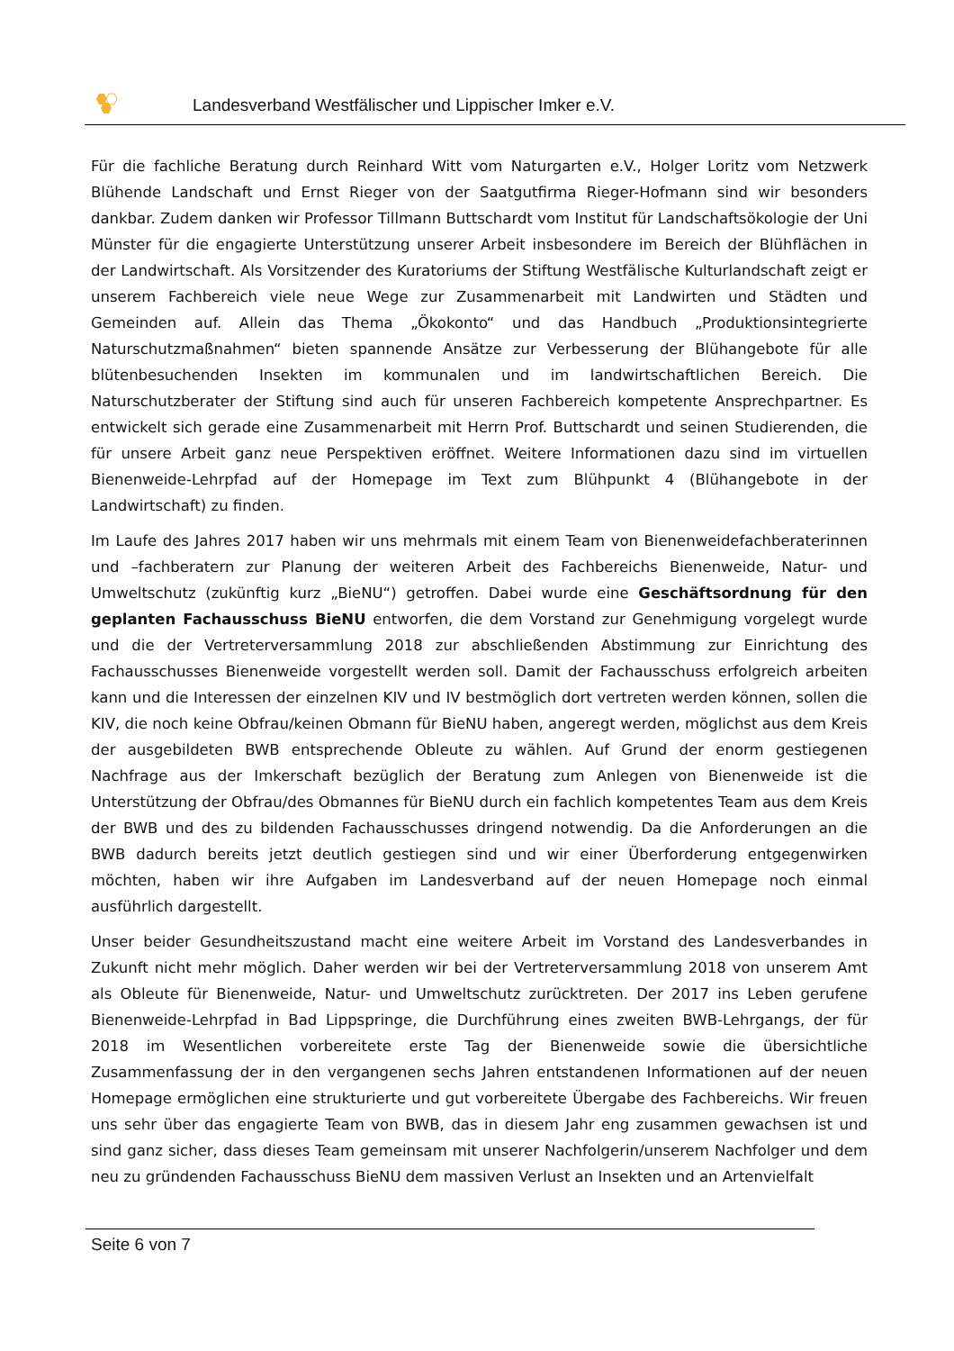Landesverband Westfälischer und Lippischer Imker e.V.
Für die fachliche Beratung durch Reinhard Witt vom Naturgarten e.V., Holger Loritz vom Netzwerk Blühende Landschaft und Ernst Rieger von der Saatgutfirma Rieger-Hofmann sind wir besonders dankbar. Zudem danken wir Professor Tillmann Buttschardt vom Institut für Landschaftsökologie der Uni Münster für die engagierte Unterstützung unserer Arbeit insbesondere im Bereich der Blühflächen in der Landwirtschaft. Als Vorsitzender des Kuratoriums der Stiftung Westfälische Kulturlandschaft zeigt er unserem Fachbereich viele neue Wege zur Zusammenarbeit mit Landwirten und Städten und Gemeinden auf. Allein das Thema „Ökokonto“ und das Handbuch „Produktionsintegrierte Naturschutzmaßnahmen“ bieten spannende Ansätze zur Verbesserung der Blühangebote für alle blütenbesuchenden Insekten im kommunalen und im landwirtschaftlichen Bereich. Die Naturschutzberater der Stiftung sind auch für unseren Fachbereich kompetente Ansprechpartner. Es entwickelt sich gerade eine Zusammenarbeit mit Herrn Prof. Buttschardt und seinen Studierenden, die für unsere Arbeit ganz neue Perspektiven eröffnet. Weitere Informationen dazu sind im virtuellen Bienenweide-Lehrpfad auf der Homepage im Text zum Blühpunkt 4 (Blühangebote in der Landwirtschaft) zu finden.
Im Laufe des Jahres 2017 haben wir uns mehrmals mit einem Team von Bienenweidefachberaterinnen und –fachberatern zur Planung der weiteren Arbeit des Fachbereichs Bienenweide, Natur- und Umweltschutz (zukünftig kurz „BieNU“) getroffen. Dabei wurde eine Geschäftsordnung für den geplanten Fachausschuss BieNU entworfen, die dem Vorstand zur Genehmigung vorgelegt wurde und die der Vertreterversammlung 2018 zur abschließenden Abstimmung zur Einrichtung des Fachausschusses Bienenweide vorgestellt werden soll. Damit der Fachausschuss erfolgreich arbeiten kann und die Interessen der einzelnen KIV und IV bestmöglich dort vertreten werden können, sollen die KIV, die noch keine Obfrau/keinen Obmann für BieNU haben, angeregt werden, möglichst aus dem Kreis der ausgebildeten BWB entsprechende Obleute zu wählen. Auf Grund der enorm gestiegenen Nachfrage aus der Imkerschaft bezüglich der Beratung zum Anlegen von Bienenweide ist die Unterstützung der Obfrau/des Obmannes für BieNU durch ein fachlich kompetentes Team aus dem Kreis der BWB und des zu bildenden Fachausschusses dringend notwendig. Da die Anforderungen an die BWB dadurch bereits jetzt deutlich gestiegen sind und wir einer Überforderung entgegenwirken möchten, haben wir ihre Aufgaben im Landesverband auf der neuen Homepage noch einmal ausführlich dargestellt.
Unser beider Gesundheitszustand macht eine weitere Arbeit im Vorstand des Landesverbandes in Zukunft nicht mehr möglich. Daher werden wir bei der Vertreterversammlung 2018 von unserem Amt als Obleute für Bienenweide, Natur- und Umweltschutz zurücktreten. Der 2017 ins Leben gerufene Bienenweide-Lehrpfad in Bad Lippspringe, die Durchführung eines zweiten BWB-Lehrgangs, der für 2018 im Wesentlichen vorbereitete erste Tag der Bienenweide sowie die übersichtliche Zusammenfassung der in den vergangenen sechs Jahren entstandenen Informationen auf der neuen Homepage ermöglichen eine strukturierte und gut vorbereitete Übergabe des Fachbereichs. Wir freuen uns sehr über das engagierte Team von BWB, das in diesem Jahr eng zusammen gewachsen ist und sind ganz sicher, dass dieses Team gemeinsam mit unserer Nachfolgerin/unserem Nachfolger und dem neu zu gründenden Fachausschuss BieNU dem massiven Verlust an Insekten und an Artenvielfalt
Seite 6 von 7